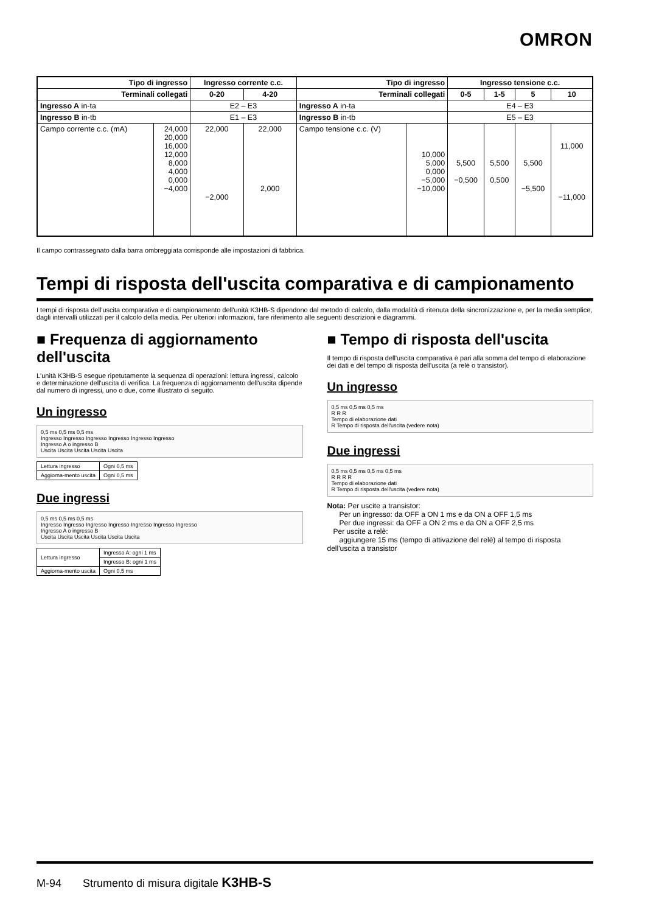OMRON
| Tipo di ingresso | | Ingresso corrente c.c. | | Tipo di ingresso | | Ingresso tensione c.c. | | | |
| --- | --- | --- | --- | --- | --- | --- | --- | --- | --- |
| Terminali collegati | | 0-20 | 4-20 | Terminali collegati | | 0-5 | 1-5 | 5 | 10 |
| Ingresso A in-ta | | E2 – E3 | | Ingresso A in-ta | | E4 – E3 | | | |
| Ingresso B in-tb | | E1 – E3 | | Ingresso B in-tb | | E5 – E3 | | | |
| Campo corrente c.c. (mA) | 24,000 20,000 16,000 12,000 8,000 4,000 0,000 −4,000 | 22,000 −2,000 | 22,000 2,000 | Campo tensione c.c. (V) | 10,000 5,000 0,000 −5,000 −10,000 | 5,500 −0,500 | 5,500 0,500 | 5,500 −5,500 | 11,000 −11,000 |
Il campo contrassegnato dalla barra ombreggiata corrisponde alle impostazioni di fabbrica.
Tempi di risposta dell'uscita comparativa e di campionamento
I tempi di risposta dell'uscita comparativa e di campionamento dell'unità K3HB-S dipendono dal metodo di calcolo, dalla modalità di ritenuta della sincronizzazione e, per la media semplice, dagli intervalli utilizzati per il calcolo della media. Per ulteriori informazioni, fare riferimento alle seguenti descrizioni e diagrammi.
■ Frequenza di aggiornamento dell'uscita
L'unità K3HB-S esegue ripetutamente la sequenza di operazioni: lettura ingressi, calcolo e determinazione dell'uscita di verifica. La frequenza di aggiornamento dell'uscita dipende dal numero di ingressi, uno o due, come illustrato di seguito.
Un ingresso
0,5 ms 0,5 ms 0,5 ms
Ingresso Ingresso Ingresso Ingresso Ingresso Ingresso
Ingresso A o ingresso B
Uscita Uscita Uscita Uscita Uscita
| Lettura ingresso | Ogni 0,5 ms |
| Aggiorna-mento uscita | Ogni 0,5 ms |
Due ingressi
0,5 ms 0,5 ms 0,5 ms
Ingresso Ingresso Ingresso Ingresso Ingresso Ingresso Ingresso
Ingresso A o ingresso B
Uscita Uscita Uscita Uscita Uscita Uscita
| Lettura ingresso | Ingresso A: ogni 1 ms |
| | Ingresso B: ogni 1 ms |
| Aggiorna-mento uscita | Ogni 0,5 ms |
■ Tempo di risposta dell'uscita
Il tempo di risposta dell'uscita comparativa è pari alla somma del tempo di elaborazione dei dati e del tempo di risposta dell'uscita (a relè o transistor).
Un ingresso
0,5 ms 0,5 ms 0,5 ms
R R R
Tempo di elaborazione dati
R Tempo di risposta dell'uscita (vedere nota)
Due ingressi
0,5 ms 0,5 ms 0,5 ms 0,5 ms
R R R R
Tempo di elaborazione dati
R Tempo di risposta dell'uscita (vedere nota)
Nota: Per uscite a transistor:
Per un ingresso: da OFF a ON 1 ms e da ON a OFF 1,5 ms
Per due ingressi: da OFF a ON 2 ms e da ON a OFF 2,5 ms
Per uscite a relè:
aggiungere 15 ms (tempo di attivazione del relè) al tempo di risposta dell'uscita a transistor
M-94 Strumento di misura digitale K3HB-S